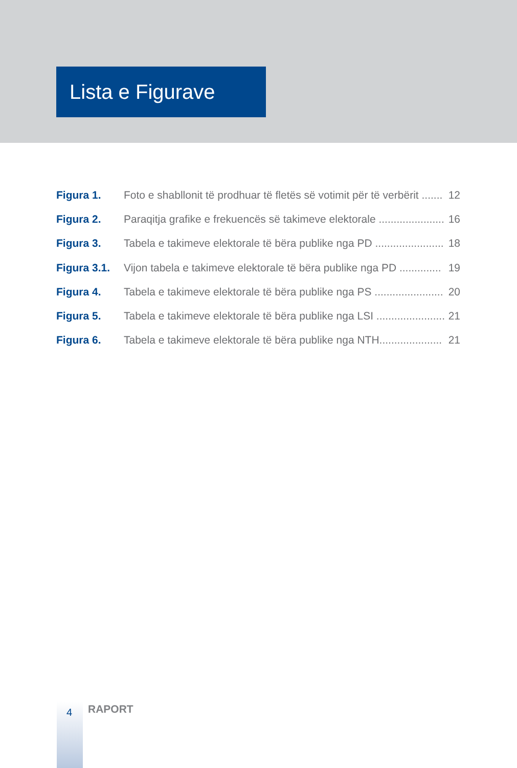Lista e Figurave
Figura 1. Foto e shabllonit të prodhuar të fletës së votimit për të verbërit ....... 12
Figura 2. Paraqitja grafike e frekuencës së takimeve elektorale ...................... 16
Figura 3. Tabela e takimeve elektorale të bëra publike nga PD ....................... 18
Figura 3.1. Vijon tabela e takimeve elektorale të bëra publike nga PD .............. 19
Figura 4. Tabela e takimeve elektorale të bëra publike nga PS ....................... 20
Figura 5. Tabela e takimeve elektorale të bëra publike nga LSI ....................... 21
Figura 6. Tabela e takimeve elektorale të bëra publike nga NTH..................... 21
4 RAPORT